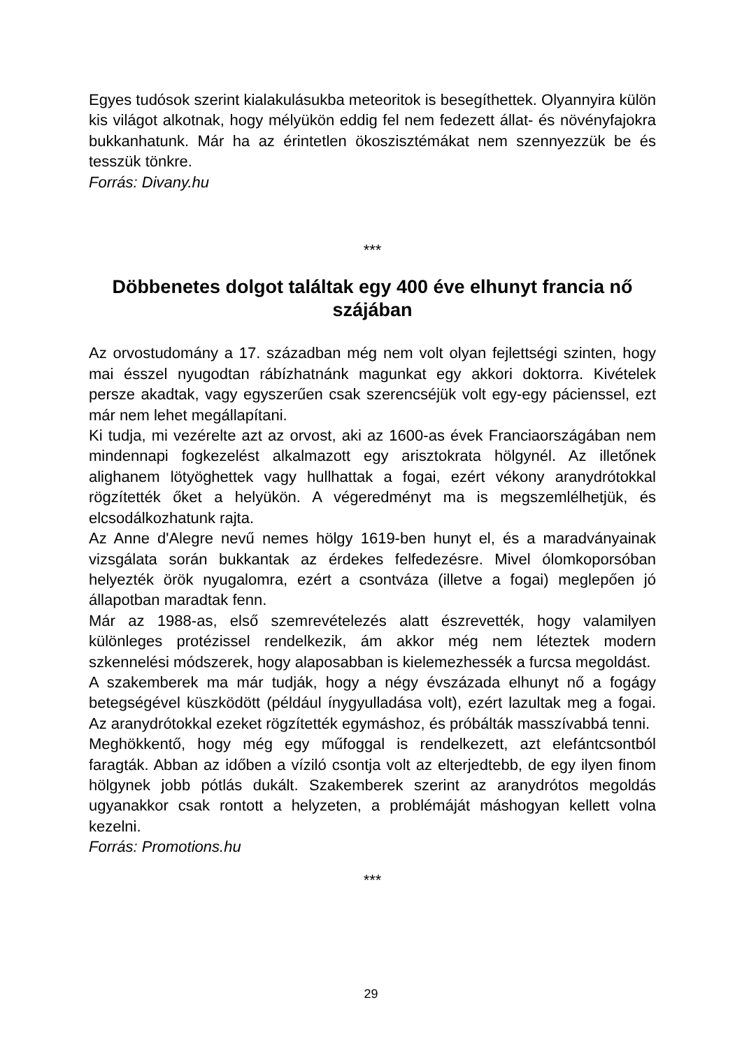Egyes tudósok szerint kialakulásukba meteoritok is besegíthettek. Olyannyira külön kis világot alkotnak, hogy mélyükön eddig fel nem fedezett állat- és növényfajokra bukkanhatunk. Már ha az érintetlen ökoszisztémákat nem szennyezzük be és tesszük tönkre.
Forrás: Divany.hu
***
Döbbenetes dolgot találtak egy 400 éve elhunyt francia nő szájában
Az orvostudomány a 17. században még nem volt olyan fejlettségi szinten, hogy mai ésszel nyugodtan rábízhatnánk magunkat egy akkori doktorra. Kivételek persze akadtak, vagy egyszerűen csak szerencséjük volt egy-egy pácienssel, ezt már nem lehet megállapítani.
Ki tudja, mi vezérelte azt az orvost, aki az 1600-as évek Franciaországában nem mindennapi fogkezelést alkalmazott egy arisztokrata hölgynél. Az illetőnek alighanem lötyöghettek vagy hullhattak a fogai, ezért vékony aranydrótokkal rögzítették őket a helyükön. A végeredményt ma is megszemlélhetjük, és elcsodálkozhatunk rajta.
Az Anne d'Alegre nevű nemes hölgy 1619-ben hunyt el, és a maradványainak vizsgálata során bukkantak az érdekes felfedezésre. Mivel ólomkoporsóban helyezték örök nyugalomra, ezért a csontváza (illetve a fogai) meglepően jó állapotban maradtak fenn.
Már az 1988-as, első szemrevételezés alatt észrevették, hogy valamilyen különleges protézissel rendelkezik, ám akkor még nem léteztek modern szkennelési módszerek, hogy alaposabban is kielemezhessék a furcsa megoldást.
A szakemberek ma már tudják, hogy a négy évszázada elhunyt nő a fogágy betegségével küszködött (például ínygyulladása volt), ezért lazultak meg a fogai. Az aranydrótokkal ezeket rögzítették egymáshoz, és próbálták masszívabbá tenni.
Meghökkentő, hogy még egy műfoggal is rendelkezett, azt elefántcsontból faragták. Abban az időben a víziló csontja volt az elterjedtebb, de egy ilyen finom hölgynek jobb pótlás dukált. Szakemberek szerint az aranydrótos megoldás ugyanakkor csak rontott a helyzeten, a problémáját máshogyan kellett volna kezelni.
Forrás: Promotions.hu
***
29